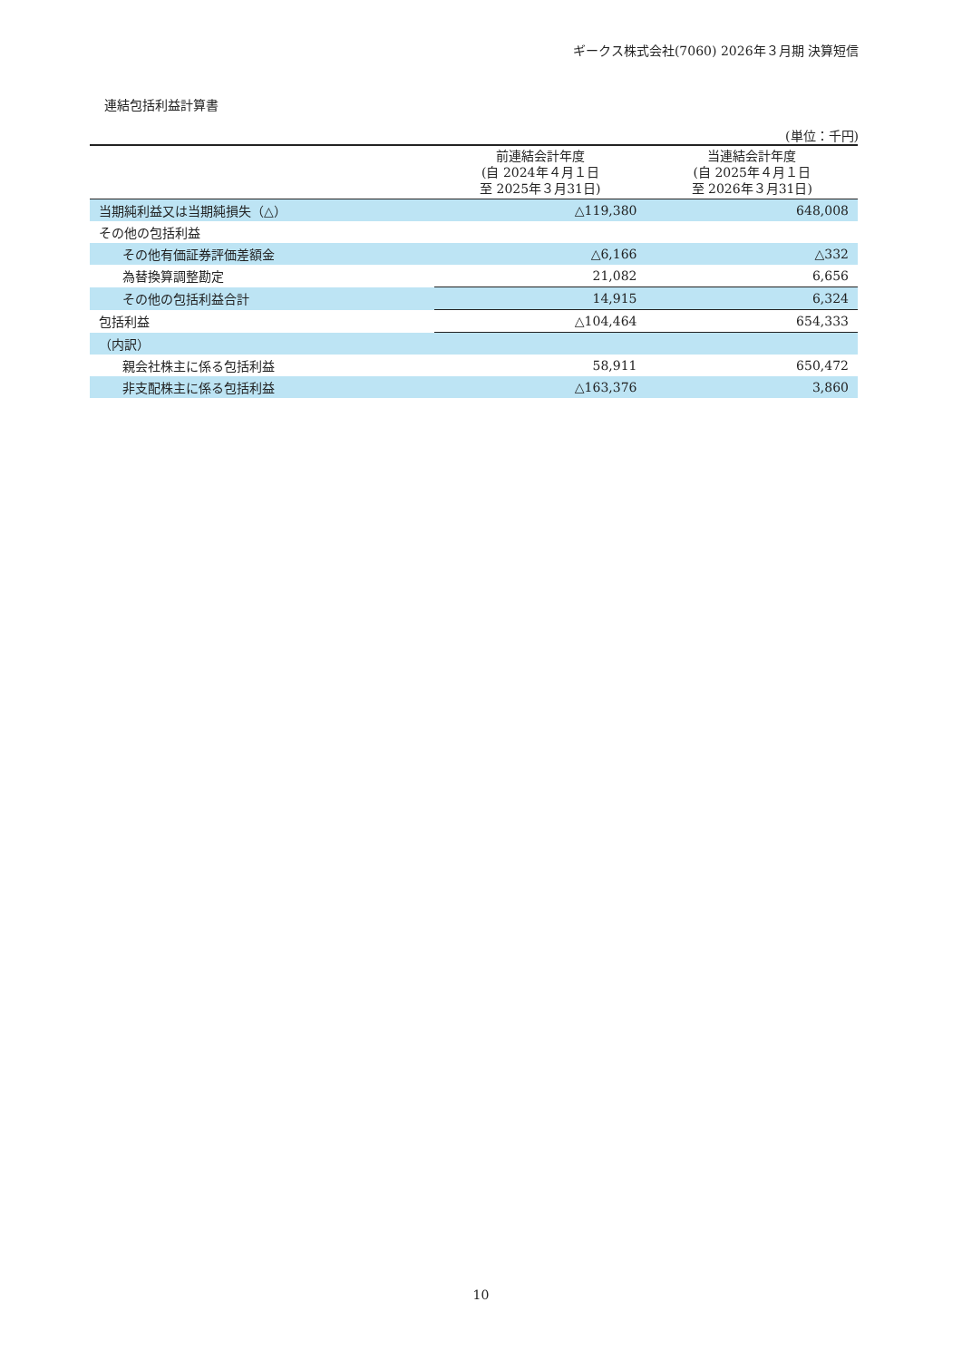ギークス株式会社(7060) 2026年３月期 決算短信
連結包括利益計算書
(単位：千円)
| | 前連結会計年度 (自 2024年４月１日 至 2025年３月31日) | 当連結会計年度 (自 2025年４月１日 至 2026年３月31日) |
| --- | --- | --- |
| 当期純利益又は当期純損失（△） | △119,380 | 648,008 |
| その他の包括利益 | | |
| その他有価証券評価差額金 | △6,166 | △332 |
| 為替換算調整勘定 | 21,082 | 6,656 |
| その他の包括利益合計 | 14,915 | 6,324 |
| 包括利益 | △104,464 | 654,333 |
| （内訳） | | |
| 親会社株主に係る包括利益 | 58,911 | 650,472 |
| 非支配株主に係る包括利益 | △163,376 | 3,860 |
10